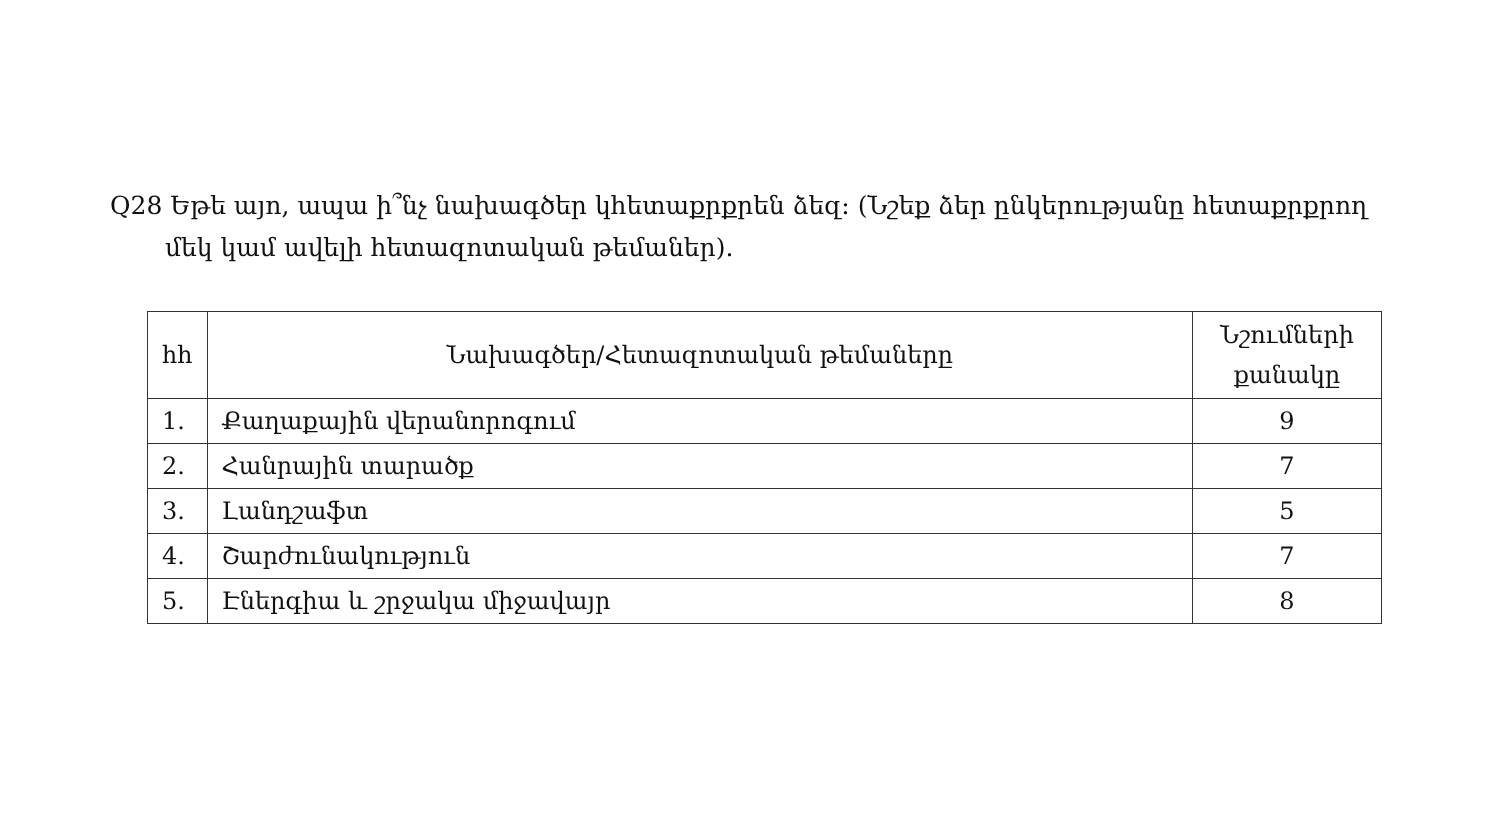Q28 Եթե այո, ապա ի՞նչ նախագծեր կհետաքրքրեն ձեզ: (Նշեք ձեր ընկերությանը հետաքրքրող մեկ կամ ավելի հետազոտական թեմաներ).
| հհ | Նախագծեր/Հետազոտական թեմաները | Նշումների քանակը |
| --- | --- | --- |
| 1. | Քաղաքային վերանորոգում | 9 |
| 2. | Հանրային տարածք | 7 |
| 3. | Լանդշաֆտ | 5 |
| 4. | Շարժունակություն | 7 |
| 5. | Էներգիա և շրջակա միջավայր | 8 |